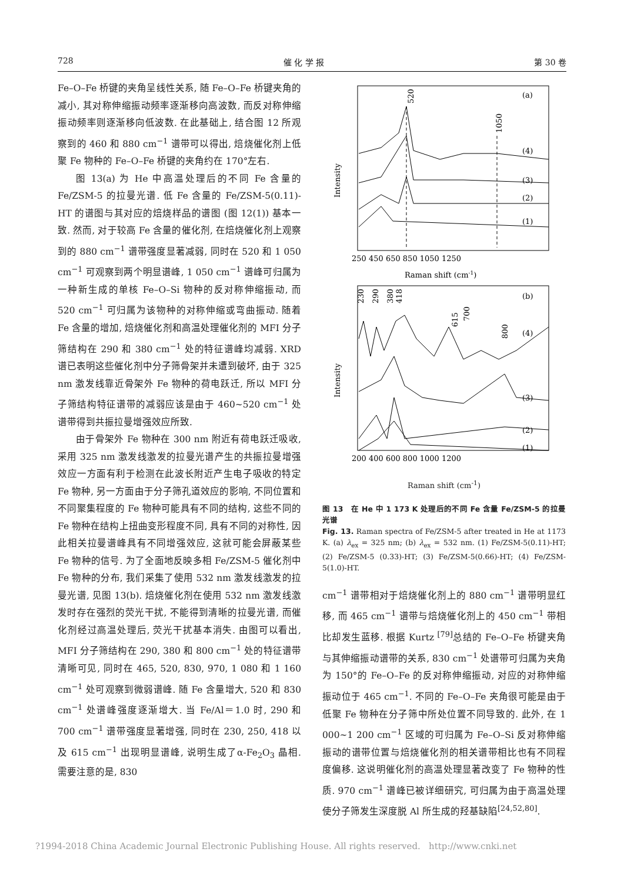728 催 化 学 报 第 30 卷
Fe–O–Fe 桥键的夹角呈线性关系, 随 Fe–O–Fe 桥键夹角的减小, 其对称伸缩振动频率逐渐移向高波数, 而反对称伸缩振动频率则逐渐移向低波数. 在此基础上, 结合图 12 所观察到的 460 和 880 cm<sup>−1</sup> 谱带可以得出, 焙烧催化剂上低聚 Fe 物种的 Fe–O–Fe 桥键的夹角约在 170°左右.
图 13(a) 为 He 中高温处理后的不同 Fe 含量的 Fe/ZSM-5 的拉曼光谱. 低 Fe 含量的 Fe/ZSM-5(0.11)-HT 的谱图与其对应的焙烧样品的谱图 (图 12(1)) 基本一致. 然而, 对于较高 Fe 含量的催化剂, 在焙烧催化剂上观察到的 880 cm<sup>−1</sup> 谱带强度显著减弱, 同时在 520 和 1 050 cm<sup>−1</sup> 可观察到两个明显谱峰, 1 050 cm<sup>−1</sup> 谱峰可归属为一种新生成的单核 Fe–O–Si 物种的反对称伸缩振动, 而 520 cm<sup>−1</sup> 可归属为该物种的对称伸缩或弯曲振动. 随着 Fe 含量的增加, 焙烧催化剂和高温处理催化剂的 MFI 分子筛结构在 290 和 380 cm<sup>−1</sup> 处的特征谱峰均减弱. XRD 谱已表明这些催化剂中分子筛骨架并未遭到破坏, 由于 325 nm 激发线靠近骨架外 Fe 物种的荷电跃迁, 所以 MFI 分子筛结构特征谱带的减弱应该是由于 460~520 cm<sup>−1</sup> 处谱带得到共振拉曼增强效应所致.
由于骨架外 Fe 物种在 300 nm 附近有荷电跃迁吸收, 采用 325 nm 激发线激发的拉曼光谱产生的共振拉曼增强效应一方面有利于检测在此波长附近产生电子吸收的特定 Fe 物种, 另一方面由于分子筛孔道效应的影响, 不同位置和不同聚集程度的 Fe 物种可能具有不同的结构, 这些不同的 Fe 物种在结构上扭曲变形程度不同, 具有不同的对称性, 因此相关拉曼谱峰具有不同增强效应, 这就可能会屏蔽某些 Fe 物种的信号. 为了全面地反映多相 Fe/ZSM-5 催化剂中 Fe 物种的分布, 我们采集了使用 532 nm 激发线激发的拉曼光谱, 见图 13(b). 焙烧催化剂在使用 532 nm 激发线激发时存在强烈的荧光干扰, 不能得到清晰的拉曼光谱, 而催化剂经过高温处理后, 荧光干扰基本消失. 由图可以看出, MFI 分子筛结构在 290, 380 和 800 cm<sup>−1</sup> 处的特征谱带清晰可见, 同时在 465, 520, 830, 970, 1 080 和 1 160 cm<sup>−1</sup> 处可观察到微弱谱峰. 随 Fe 含量增大, 520 和 830 cm<sup>−1</sup> 处谱峰强度逐渐增大. 当 Fe/Al＝1.0 时, 290 和 700 cm<sup>−1</sup> 谱带强度显著增强, 同时在 230, 250, 418 以及 615 cm<sup>−1</sup> 出现明显谱峰, 说明生成了α-Fe<sub>2</sub>O<sub>3</sub> 晶相. 需要注意的是, 830
(a)
520
1050
(4)
(3)
(2)
(1)
Intensity
250 450 650 850 1050 1250
Raman shift (cm-1)
(b)
230
290
380
418
615
700
800
(4)
(3)
(2)
(1)
Intensity
200 400 600 800 1000 1200
Raman shift (cm<sup>-1</sup>)
图 13　在 He 中 1 173 K 处理后的不同 Fe 含量 Fe/ZSM-5 的拉曼光谱
Fig. 13. Raman spectra of Fe/ZSM-5 after treated in He at 1173 K. (a) λ<sub>ex</sub> = 325 nm; (b) λ<sub>ex</sub> = 532 nm. (1) Fe/ZSM-5(0.11)-HT; (2) Fe/ZSM-5 (0.33)-HT; (3) Fe/ZSM-5(0.66)-HT; (4) Fe/ZSM-5(1.0)-HT.
cm<sup>−1</sup> 谱带相对于焙烧催化剂上的 880 cm<sup>−1</sup> 谱带明显红移, 而 465 cm<sup>−1</sup> 谱带与焙烧催化剂上的 450 cm<sup>−1</sup> 带相比却发生蓝移. 根据 Kurtz <sup>[79]</sup>总结的 Fe–O–Fe 桥键夹角与其伸缩振动谱带的关系, 830 cm<sup>−1</sup> 处谱带可归属为夹角为 150°的 Fe–O–Fe 的反对称伸缩振动, 对应的对称伸缩振动位于 465 cm<sup>−1</sup>. 不同的 Fe–O–Fe 夹角很可能是由于低聚 Fe 物种在分子筛中所处位置不同导致的. 此外, 在 1 000~1 200 cm<sup>−1</sup> 区域的可归属为 Fe–O–Si 反对称伸缩振动的谱带位置与焙烧催化剂的相关谱带相比也有不同程度偏移. 这说明催化剂的高温处理显著改变了 Fe 物种的性质. 970 cm<sup>−1</sup> 谱峰已被详细研究, 可归属为由于高温处理使分子筛发生深度脱 Al 所生成的羟基缺陷<sup>[24,52,80]</sup>.
?1994-2018 China Academic Journal Electronic Publishing House. All rights reserved. http://www.cnki.net